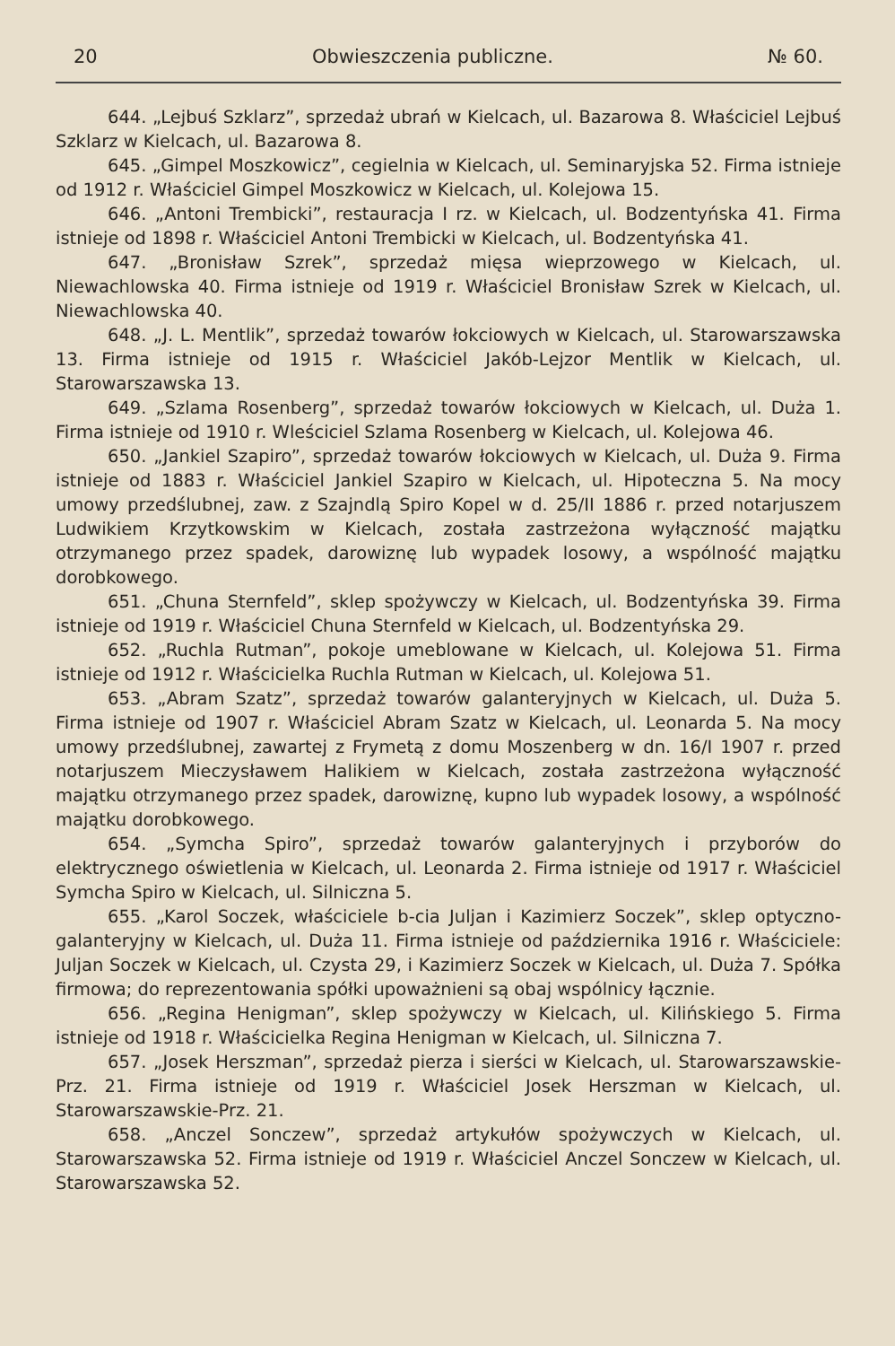20 Obwieszczenia publiczne. № 60.
644. „Lejbuś Szklarz”, sprzedaż ubrań w Kielcach, ul. Bazarowa 8. Właściciel Lejbuś Szklarz w Kielcach, ul. Bazarowa 8.
645. „Gimpel Moszkowicz”, cegielnia w Kielcach, ul. Seminaryjska 52. Firma istnieje od 1912 r. Właściciel Gimpel Moszkowicz w Kielcach, ul. Kolejowa 15.
646. „Antoni Trembicki”, restauracja I rz. w Kielcach, ul. Bodzentyńska 41. Firma istnieje od 1898 r. Właściciel Antoni Trembicki w Kielcach, ul. Bodzentyńska 41.
647. „Bronisław Szrek”, sprzedaż mięsa wieprzowego w Kielcach, ul. Niewachlowska 40. Firma istnieje od 1919 r. Właściciel Bronisław Szrek w Kielcach, ul. Niewachlowska 40.
648. „J. L. Mentlik”, sprzedaż towarów łokciowych w Kielcach, ul. Starowarszawska 13. Firma istnieje od 1915 r. Właściciel Jakób-Lejzor Mentlik w Kielcach, ul. Starowarszawska 13.
649. „Szlama Rosenberg”, sprzedaż towarów łokciowych w Kielcach, ul. Duża 1. Firma istnieje od 1910 r. Wleściciel Szlama Rosenberg w Kielcach, ul. Kolejowa 46.
650. „Jankiel Szapiro”, sprzedaż towarów łokciowych w Kielcach, ul. Duża 9. Firma istnieje od 1883 r. Właściciel Jankiel Szapiro w Kielcach, ul. Hipoteczna 5. Na mocy umowy przedślubnej, zaw. z Szajndlą Spiro Kopel w d. 25/II 1886 r. przed notarjuszem Ludwikiem Krzytkowskim w Kielcach, została zastrzeżona wyłączność majątku otrzymanego przez spadek, darowiznę lub wypadek losowy, a wspólność majątku dorobkowego.
651. „Chuna Sternfeld”, sklep spożywczy w Kielcach, ul. Bodzentyńska 39. Firma istnieje od 1919 r. Właściciel Chuna Sternfeld w Kielcach, ul. Bodzentyńska 29.
652. „Ruchla Rutman”, pokoje umeblowane w Kielcach, ul. Kolejowa 51. Firma istnieje od 1912 r. Właścicielka Ruchla Rutman w Kielcach, ul. Kolejowa 51.
653. „Abram Szatz”, sprzedaż towarów galanteryjnych w Kielcach, ul. Duża 5. Firma istnieje od 1907 r. Właściciel Abram Szatz w Kielcach, ul. Leonarda 5. Na mocy umowy przedślubnej, zawartej z Frymetą z domu Moszenberg w dn. 16/I 1907 r. przed notarjuszem Mieczysławem Halikiem w Kielcach, została zastrzeżona wyłączność majątku otrzymanego przez spadek, darowiznę, kupno lub wypadek losowy, a wspólność majątku dorobkowego.
654. „Symcha Spiro”, sprzedaż towarów galanteryjnych i przyborów do elektrycznego oświetlenia w Kielcach, ul. Leonarda 2. Firma istnieje od 1917 r. Właściciel Symcha Spiro w Kielcach, ul. Silniczna 5.
655. „Karol Soczek, właściciele b-cia Juljan i Kazimierz Soczek”, sklep optyczno-galanteryjny w Kielcach, ul. Duża 11. Firma istnieje od października 1916 r. Właściciele: Juljan Soczek w Kielcach, ul. Czysta 29, i Kazimierz Soczek w Kielcach, ul. Duża 7. Spółka firmowa; do reprezentowania spółki upoważnieni są obaj wspólnicy łącznie.
656. „Regina Henigman”, sklep spożywczy w Kielcach, ul. Kilińskiego 5. Firma istnieje od 1918 r. Właścicielka Regina Henigman w Kielcach, ul. Silniczna 7.
657. „Josek Herszman”, sprzedaż pierza i sierści w Kielcach, ul. Starowarszawskie-Prz. 21. Firma istnieje od 1919 r. Właściciel Josek Herszman w Kielcach, ul. Starowarszawskie-Prz. 21.
658. „Anczel Sonczew”, sprzedaż artykułów spożywczych w Kielcach, ul. Starowarszawska 52. Firma istnieje od 1919 r. Właściciel Anczel Sonczew w Kielcach, ul. Starowarszawska 52.